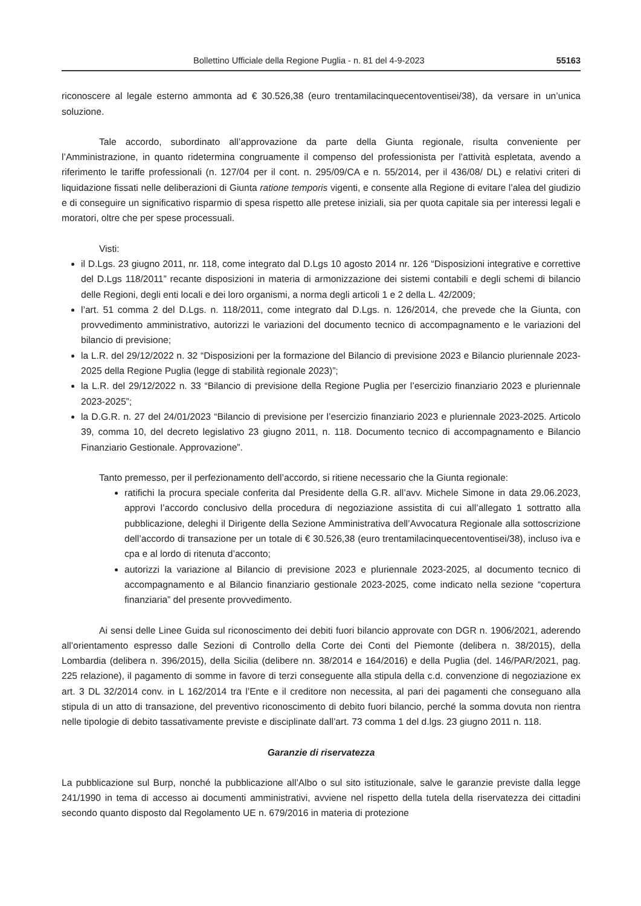Bollettino Ufficiale della Regione Puglia - n. 81 del 4-9-2023 55163
riconoscere al legale esterno ammonta ad € 30.526,38 (euro trentamilacinquecentoventisei/38), da versare in un’unica soluzione.
Tale accordo, subordinato all’approvazione da parte della Giunta regionale, risulta conveniente per l’Amministrazione, in quanto ridetermina congruamente il compenso del professionista per l’attività espletata, avendo a riferimento le tariffe professionali (n. 127/04 per il cont. n. 295/09/CA e n. 55/2014, per il 436/08/ DL) e relativi criteri di liquidazione fissati nelle deliberazioni di Giunta ratione temporis vigenti, e consente alla Regione di evitare l’alea del giudizio e di conseguire un significativo risparmio di spesa rispetto alle pretese iniziali, sia per quota capitale sia per interessi legali e moratori, oltre che per spese processuali.
Visti:
il D.Lgs. 23 giugno 2011, nr. 118, come integrato dal D.Lgs 10 agosto 2014 nr. 126 “Disposizioni integrative e correttive del D.Lgs 118/2011” recante disposizioni in materia di armonizzazione dei sistemi contabili e degli schemi di bilancio delle Regioni, degli enti locali e dei loro organismi, a norma degli articoli 1 e 2 della L. 42/2009;
l’art. 51 comma 2 del D.Lgs. n. 118/2011, come integrato dal D.Lgs. n. 126/2014, che prevede che la Giunta, con provvedimento amministrativo, autorizzi le variazioni del documento tecnico di accompagnamento e le variazioni del bilancio di previsione;
la L.R. del 29/12/2022 n. 32 “Disposizioni per la formazione del Bilancio di previsione 2023 e Bilancio pluriennale 2023-2025 della Regione Puglia (legge di stabilità regionale 2023)”;
la L.R. del 29/12/2022 n. 33 “Bilancio di previsione della Regione Puglia per l’esercizio finanziario 2023 e pluriennale 2023-2025”;
la D.G.R. n. 27 del 24/01/2023 “Bilancio di previsione per l’esercizio finanziario 2023 e pluriennale 2023-2025. Articolo 39, comma 10, del decreto legislativo 23 giugno 2011, n. 118. Documento tecnico di accompagnamento e Bilancio Finanziario Gestionale. Approvazione”.
Tanto premesso, per il perfezionamento dell’accordo, si ritiene necessario che la Giunta regionale:
ratifichi la procura speciale conferita dal Presidente della G.R. all’avv. Michele Simone in data 29.06.2023, approvi l’accordo conclusivo della procedura di negoziazione assistita di cui all’allegato 1 sottratto alla pubblicazione, deleghi il Dirigente della Sezione Amministrativa dell’Avvocatura Regionale alla sottoscrizione dell’accordo di transazione per un totale di € 30.526,38 (euro trentamilacinquecentoventisei/38), incluso iva e cpa e al lordo di ritenuta d’acconto;
autorizzi la variazione al Bilancio di previsione 2023 e pluriennale 2023-2025, al documento tecnico di accompagnamento e al Bilancio finanziario gestionale 2023-2025, come indicato nella sezione “copertura finanziaria” del presente provvedimento.
Ai sensi delle Linee Guida sul riconoscimento dei debiti fuori bilancio approvate con DGR n. 1906/2021, aderendo all’orientamento espresso dalle Sezioni di Controllo della Corte dei Conti del Piemonte (delibera n. 38/2015), della Lombardia (delibera n. 396/2015), della Sicilia (delibere nn. 38/2014 e 164/2016) e della Puglia (del. 146/PAR/2021, pag. 225 relazione), il pagamento di somme in favore di terzi conseguente alla stipula della c.d. convenzione di negoziazione ex art. 3 DL 32/2014 conv. in L 162/2014 tra l’Ente e il creditore non necessita, al pari dei pagamenti che conseguano alla stipula di un atto di transazione, del preventivo riconoscimento di debito fuori bilancio, perché la somma dovuta non rientra nelle tipologie di debito tassativamente previste e disciplinate dall’art. 73 comma 1 del d.lgs. 23 giugno 2011 n. 118.
Garanzie di riservatezza
La pubblicazione sul Burp, nonché la pubblicazione all’Albo o sul sito istituzionale, salve le garanzie previste dalla legge 241/1990 in tema di accesso ai documenti amministrativi, avviene nel rispetto della tutela della riservatezza dei cittadini secondo quanto disposto dal Regolamento UE n. 679/2016 in materia di protezione